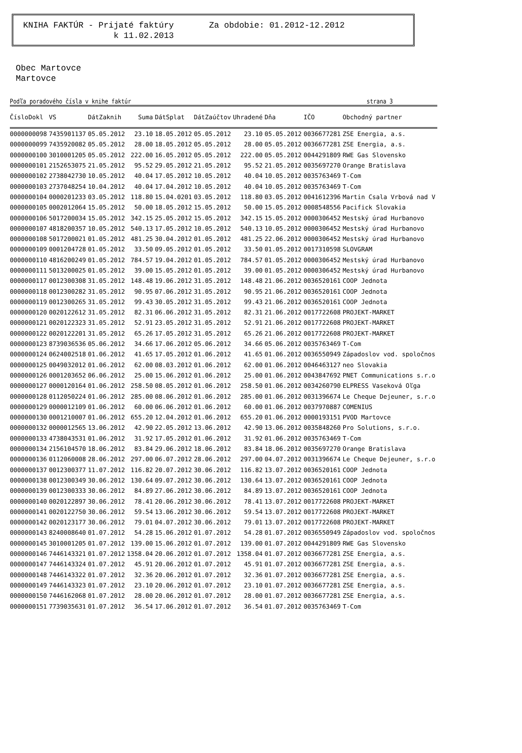KNIHA FAKTÚR - Prijaté faktúry Za obdobie: 01.2012-12.2012 k 11.02.2013
Obec Martovce
Martovce
Podľa poradového čísla v knihe faktúr strana 3
| ČísloDokl | VS | DátZaknih | Suma | DátSplat | DátZaúčtov | Uhradené | Dňa | IČO | Obchodný partner |
| --- | --- | --- | --- | --- | --- | --- | --- | --- | --- |
| 0000000098 | 7435901137 | 05.05.2012 | 23.10 | 18.05.2012 | 05.05.2012 | 23.10 | 05.05.2012 | 0036677281 | ZSE Energia, a.s. |
| 0000000099 | 7435920082 | 05.05.2012 | 28.00 | 18.05.2012 | 05.05.2012 | 28.00 | 05.05.2012 | 0036677281 | ZSE Energia, a.s. |
| 0000000100 | 3010001205 | 05.05.2012 | 222.00 | 16.05.2012 | 05.05.2012 | 222.00 | 05.05.2012 | 0044291809 | RWE Gas Slovensko |
| 0000000101 | 2152653075 | 21.05.2012 | 95.52 | 29.05.2012 | 21.05.2012 | 95.52 | 21.05.2012 | 0035697270 | Orange Bratislava |
| 0000000102 | 2738042730 | 10.05.2012 | 40.04 | 17.05.2012 | 10.05.2012 | 40.04 | 10.05.2012 | 0035763469 | T-Com |
| 0000000103 | 2737048254 | 10.04.2012 | 40.04 | 17.04.2012 | 10.05.2012 | 40.04 | 10.05.2012 | 0035763469 | T-Com |
| 0000000104 | 0000201233 | 03.05.2012 | 118.80 | 15.04.0201 | 03.05.2012 | 118.80 | 03.05.2012 | 0041612396 | Martin Csala Vrbová nad V |
| 0000000105 | 0002012064 | 15.05.2012 | 50.00 | 18.05.2012 | 15.05.2012 | 50.00 | 15.05.2012 | 0008548556 | Pacifick Slovakia |
| 0000000106 | 5017200034 | 15.05.2012 | 342.15 | 25.05.2012 | 15.05.2012 | 342.15 | 15.05.2012 | 0000306452 | Mestský úrad Hurbanovo |
| 0000000107 | 4818200357 | 10.05.2012 | 540.13 | 17.05.2012 | 10.05.2012 | 540.13 | 10.05.2012 | 0000306452 | Mestský úrad Hurbanovo |
| 0000000108 | 5017200021 | 01.05.2012 | 481.25 | 30.04.2012 | 01.05.2012 | 481.25 | 22.06.2012 | 0000306452 | Mestský úrad Hurbanovo |
| 0000000109 | 0001204728 | 01.05.2012 | 33.50 | 09.05.2012 | 01.05.2012 | 33.50 | 01.05.2012 | 0017310598 | SLOVGRAM |
| 0000000110 | 4816200249 | 01.05.2012 | 784.57 | 19.04.2012 | 01.05.2012 | 784.57 | 01.05.2012 | 0000306452 | Mestský úrad Hurbanovo |
| 0000000111 | 5013200025 | 01.05.2012 | 39.00 | 15.05.2012 | 01.05.2012 | 39.00 | 01.05.2012 | 0000306452 | Mestský úrad Hurbanovo |
| 0000000117 | 0012300308 | 31.05.2012 | 148.48 | 19.06.2012 | 31.05.2012 | 148.48 | 21.06.2012 | 0036520161 | COOP Jednota |
| 0000000118 | 0012300282 | 31.05.2012 | 90.95 | 07.06.2012 | 31.05.2012 | 90.95 | 21.06.2012 | 0036520161 | COOP Jednota |
| 0000000119 | 0012300265 | 31.05.2012 | 99.43 | 30.05.2012 | 31.05.2012 | 99.43 | 21.06.2012 | 0036520161 | COOP Jednota |
| 0000000120 | 0020122612 | 31.05.2012 | 82.31 | 06.06.2012 | 31.05.2012 | 82.31 | 21.06.2012 | 0017722608 | PROJEKT-MARKET |
| 0000000121 | 0020122323 | 31.05.2012 | 52.91 | 23.05.2012 | 31.05.2012 | 52.91 | 21.06.2012 | 0017722608 | PROJEKT-MARKET |
| 0000000122 | 0020122201 | 31.05.2012 | 65.26 | 17.05.2012 | 31.05.2012 | 65.26 | 21.06.2012 | 0017722608 | PROJEKT-MARKET |
| 0000000123 | 8739036536 | 05.06.2012 | 34.66 | 17.06.2012 | 05.06.2012 | 34.66 | 05.06.2012 | 0035763469 | T-Com |
| 0000000124 | 0624002518 | 01.06.2012 | 41.65 | 17.05.2012 | 01.06.2012 | 41.65 | 01.06.2012 | 0036550949 | Západoslov vod. spoločnos |
| 0000000125 | 0049032012 | 01.06.2012 | 62.00 | 08.03.2012 | 01.06.2012 | 62.00 | 01.06.2012 | 0046463127 | neo Slovakia |
| 0000000126 | 0001203652 | 06.06.2012 | 25.00 | 15.06.2012 | 01.06.2012 | 25.00 | 01.06.2012 | 0043847692 | PNET Communications s.r.o |
| 0000000127 | 0000120164 | 01.06.2012 | 258.50 | 08.05.2012 | 01.06.2012 | 258.50 | 01.06.2012 | 0034260790 | ELPRESS Vaseková Oľga |
| 0000000128 | 0112050224 | 01.06.2012 | 285.00 | 08.06.2012 | 01.06.2012 | 285.00 | 01.06.2012 | 0031396674 | Le Cheque Dejeuner, s.r.o |
| 0000000129 | 0000012109 | 01.06.2012 | 60.00 | 06.06.2012 | 01.06.2012 | 60.00 | 01.06.2012 | 0037970887 | COMENIUS |
| 0000000130 | 0001210007 | 01.06.2012 | 655.20 | 12.04.2012 | 01.06.2012 | 655.20 | 01.06.2012 | 0000193151 | PVOD Martovce |
| 0000000132 | 0000012565 | 13.06.2012 | 42.90 | 22.05.2012 | 13.06.2012 | 42.90 | 13.06.2012 | 0035848260 | Pro Solutions, s.r.o. |
| 0000000133 | 4738043531 | 01.06.2012 | 31.92 | 17.05.2012 | 01.06.2012 | 31.92 | 01.06.2012 | 0035763469 | T-Com |
| 0000000134 | 2156104570 | 18.06.2012 | 83.84 | 29.06.2012 | 18.06.2012 | 83.84 | 18.06.2012 | 0035697270 | Orange Bratislava |
| 0000000136 | 0112060008 | 28.06.2012 | 297.00 | 06.07.2012 | 28.06.2012 | 297.00 | 04.07.2012 | 0031396674 | Le Cheque Dejeuner, s.r.o |
| 0000000137 | 0012300377 | 11.07.2012 | 116.82 | 20.07.2012 | 30.06.2012 | 116.82 | 13.07.2012 | 0036520161 | COOP Jednota |
| 0000000138 | 0012300349 | 30.06.2012 | 130.64 | 09.07.2012 | 30.06.2012 | 130.64 | 13.07.2012 | 0036520161 | COOP Jednota |
| 0000000139 | 0012300333 | 30.06.2012 | 84.89 | 27.06.2012 | 30.06.2012 | 84.89 | 13.07.2012 | 0036520161 | COOP Jednota |
| 0000000140 | 0020122897 | 30.06.2012 | 78.41 | 20.06.2012 | 30.06.2012 | 78.41 | 13.07.2012 | 0017722608 | PROJEKT-MARKET |
| 0000000141 | 0020122750 | 30.06.2012 | 59.54 | 13.06.2012 | 30.06.2012 | 59.54 | 13.07.2012 | 0017722608 | PROJEKT-MARKET |
| 0000000142 | 0020123177 | 30.06.2012 | 79.01 | 04.07.2012 | 30.06.2012 | 79.01 | 13.07.2012 | 0017722608 | PROJEKT-MARKET |
| 0000000143 | 8240008640 | 01.07.2012 | 54.28 | 15.06.2012 | 01.07.2012 | 54.28 | 01.07.2012 | 0036550949 | Západoslov vod. spoločnos |
| 0000000145 | 3010001205 | 01.07.2012 | 139.00 | 15.06.2012 | 01.07.2012 | 139.00 | 01.07.2012 | 0044291809 | RWE Gas Slovensko |
| 0000000146 | 7446143321 | 01.07.2012 | 1358.04 | 20.06.2012 | 01.07.2012 | 1358.04 | 01.07.2012 | 0036677281 | ZSE Energia, a.s. |
| 0000000147 | 7446143324 | 01.07.2012 | 45.91 | 20.06.2012 | 01.07.2012 | 45.91 | 01.07.2012 | 0036677281 | ZSE Energia, a.s. |
| 0000000148 | 7446143322 | 01.07.2012 | 32.36 | 20.06.2012 | 01.07.2012 | 32.36 | 01.07.2012 | 0036677281 | ZSE Energia, a.s. |
| 0000000149 | 7446143323 | 01.07.2012 | 23.10 | 20.06.2012 | 01.07.2012 | 23.10 | 01.07.2012 | 0036677281 | ZSE Energia, a.s. |
| 0000000150 | 7446162068 | 01.07.2012 | 28.00 | 20.06.2012 | 01.07.2012 | 28.00 | 01.07.2012 | 0036677281 | ZSE Energia, a.s. |
| 0000000151 | 7739035631 | 01.07.2012 | 36.54 | 17.06.2012 | 01.07.2012 | 36.54 | 01.07.2012 | 0035763469 | T-Com |